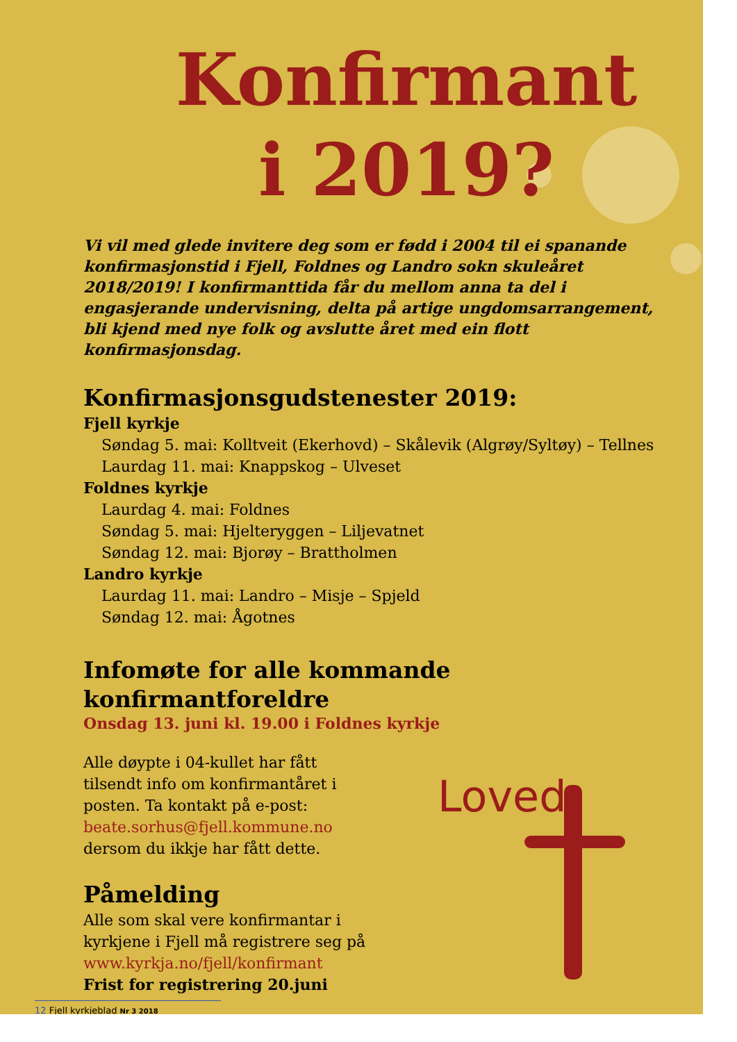Konfirmant
i 2019?
Vi vil med glede invitere deg som er fødd i 2004 til ei spanande konfirmasjonstid i Fjell, Foldnes og Landro sokn skuleåret 2018/2019! I konfirmanttida får du mellom anna ta del i engasjerande undervisning, delta på artige ungdomsarrangement, bli kjend med nye folk og avslutte året med ein flott konfirmasjonsdag.
Konfirmasjonsgudstenester 2019:
Fjell kyrkje
Søndag 5. mai: Kolltveit (Ekerhovd) – Skålevik (Algrøy/Syltøy) – Tellnes
Laurdag 11. mai: Knappskog – Ulveset
Foldnes kyrkje
Laurdag 4. mai: Foldnes
Søndag 5. mai: Hjelteryggen – Liljevatnet
Søndag 12. mai: Bjorøy – Brattholmen
Landro kyrkje
Laurdag 11. mai: Landro – Misje – Spjeld
Søndag 12. mai: Ågotnes
Infomøte for alle kommande konfirmantforeldre
Onsdag 13. juni kl. 19.00 i Foldnes kyrkje
Alle døypte i 04-kullet har fått tilsendt info om konfirmantåret i posten. Ta kontakt på e-post: beate.sorhus@fjell.kommune.no dersom du ikkje har fått dette.
Påmelding
Alle som skal vere konfirmantar i kyrkjene i Fjell må registrere seg på www.kyrkja.no/fjell/konfirmant
Frist for registrering 20.juni
Loved
12 Fjell kyrkjeblad Nr 3 2018